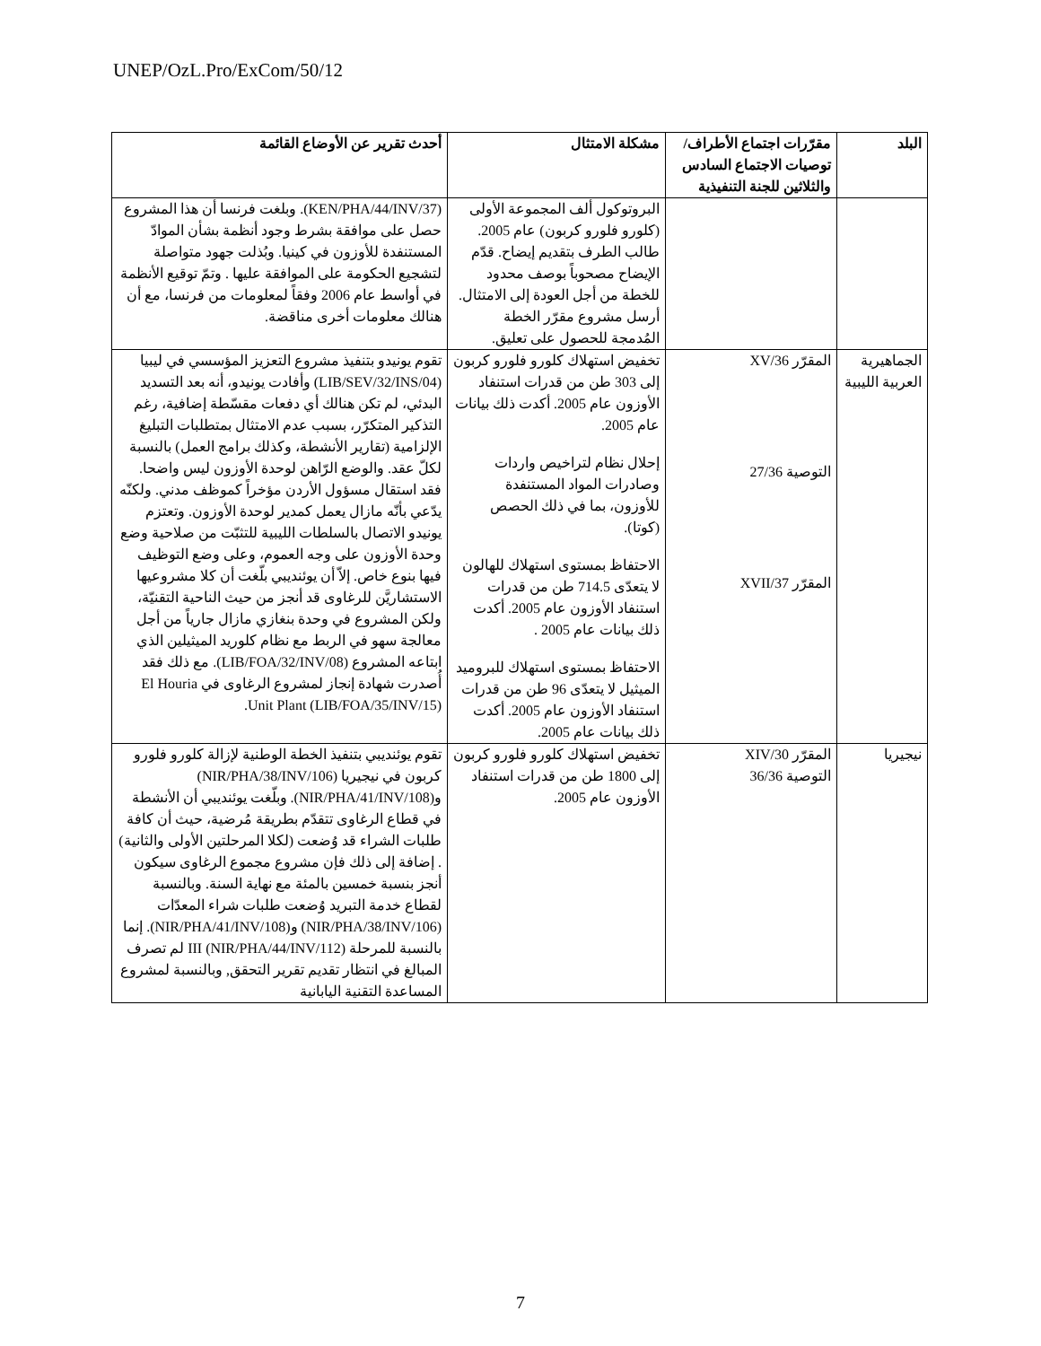UNEP/OzL.Pro/ExCom/50/12
| البلد | مقرّرات اجتماع الأطراف/توصيات الاجتماع السادس والثلاثين للجنة التنفيذية | مشكلة الامتثال | أحدث تقرير عن الأوضاع القائمة |
| --- | --- | --- | --- |
| | | البروتوكول ألف المجموعة الأولى (كلورو فلورو كربون) عام 2005. طالب الطرف بتقديم إيضاح. قدّم الإيضاح مصحوباً بوصف محدود للخطة من أجل العودة إلى الامتثال. أرسل مشروع مقرّر الخطة المُدمجة للحصول على تعليق. | (KEN/PHA/44/INV/37). وبلغت فرنسا أن هذا المشروع حصل على موافقة بشرط وجود أنظمة بشأن الموادّ المستنفدة للأوزون في كينيا. وبُذلت جهود متواصلة لتشجيع الحكومة على الموافقة عليها . وتمّ توقيع الأنظمة في أواسط عام 2006 وفقاً لمعلومات من فرنسا، مع أن هنالك معلومات أخرى مناقضة. |
| الجماهيرية العربية الليبية | المقرّر 36/XV التوصية 27/36 المقرّر 37/XVII | تخفيض استهلاك كلورو فلورو كربون إلى 303 طن من قدرات استنفاد الأوزون عام 2005. أكدت ذلك بيانات عام 2005. إحلال نظام لتراخيص واردات وصادرات المواد المستنفدة للأوزون، بما في ذلك الحصص (كوتا). الاحتفاظ بمستوى استهلاك للهالون لا يتعدّى 714.5 طن من قدرات استنفاد الأوزون عام 2005. أكدت ذلك بيانات عام 2005 . الاحتفاظ بمستوى استهلاك للبروميد الميثيل لا يتعدّى 96 طن من قدرات استنفاد الأوزون عام 2005. أكدت ذلك بيانات عام 2005. | تقوم يونيدو بتنفيذ مشروع التعزيز المؤسسي في ليبيا (LIB/SEV/32/INS/04) وأفادت يونيدو، أنه بعد التسديد البدئي، لم تكن هنالك أي دفعات مقسّطة إضافية، رغم التذكير المتكرّر، بسبب عدم الامتثال بمتطلبات التبليغ الإلزامية (تقارير الأنشطة، وكذلك برامج العمل) بالنسبة لكلّ عقد. والوضع الرّاهن لوحدة الأوزون ليس واضحا. فقد استقال مسؤول الأردن مؤخراً كموظف مدني. ولكنّه يدّعي بأنّه مازال يعمل كمدير لوحدة الأوزون. وتعتزم يونيدو الاتصال بالسلطات الليبية للتثبّت من صلاحية وضع وحدة الأوزون على وجه العموم، وعلى وضع التوظيف فيها بنوع خاص. إلاّ أن يوئنديبي بلّغت أن كلا مشروعيها الاستشاريَّن للرغاوى قد أنجز من حيث الناحية التقنيّة، ولكن المشروع في وحدة بنغازي مازال جارياً من أجل معالجة سهو في الربط مع نظام كلوريد الميثيلين الذي ابتاعه المشروع (LIB/FOA/32/INV/08). مع ذلك فقد أُصدرت شهادة إنجاز لمشروع الرغاوى في El Houria Unit Plant (LIB/FOA/35/INV/15). |
| نيجيريا | المقرّر 30/XIV التوصية 36/36 | تخفيض استهلاك كلورو فلورو كربون إلى 1800 طن من قدرات استنفاد الأوزون عام 2005. | تقوم يوئنديبي بتنفيذ الخطة الوطنية لإزالة كلورو فلورو كربون في نيجيريا (NIR/PHA/38/INV/106) و(NIR/PHA/41/INV/108). وبلّغت يوئنديبي أن الأنشطة في قطاع الرغاوى تتقدّم بطريقة مُرضية، حيث أن كافة طلبات الشراء قد وُضعت (لكلا المرحلتين الأولى والثانية) . إضافة إلى ذلك فإن مشروع مجموع الرغاوى سيكون أنجز بنسبة خمسين بالمئة مع نهاية السنة. وبالنسبة لقطاع خدمة التبريد وُضعت طلبات شراء المعدّات (NIR/PHA/38/INV/106) و(NIR/PHA/41/INV/108). إنما بالنسبة للمرحلة III (NIR/PHA/44/INV/112) لم تصرف المبالغ في انتظار تقديم تقرير التحقق, وبالنسبة لمشروع المساعدة التقنية اليابانية |
7